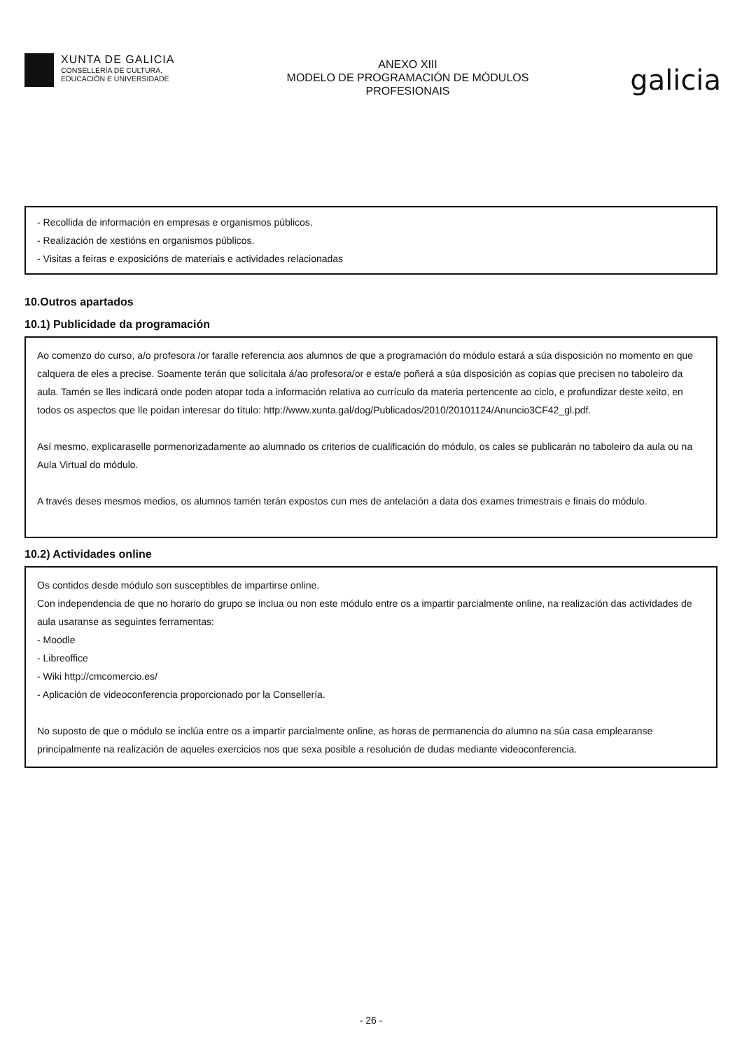XUNTA DE GALICIA
CONSELLERÍA DE CULTURA,
EDUCACIÓN E UNIVERSIDADE
ANEXO XIII
MODELO DE PROGRAMACIÓN DE MÓDULOS
PROFESIONAIS
galicia
- Recollida de información en empresas e organismos públicos.
- Realización de xestións en organismos públicos.
- Visitas a feiras e exposicións de materiais e actividades relacionadas
10.Outros apartados
10.1) Publicidade da programación
Ao comenzo do curso, a/o profesora /or faralle referencia aos alumnos de que a programación do módulo estará a súa disposición no momento en que calquera de eles a precise. Soamente terán que solicitala á/ao profesora/or e esta/e poñerá a súa disposición as copias que precisen no taboleiro da aula. Tamén se lles indicará onde poden atopar toda a información relativa ao currículo da materia pertencente ao ciclo, e profundizar deste xeito, en todos os aspectos que lle poidan interesar do título: http://www.xunta.gal/dog/Publicados/2010/20101124/Anuncio3CF42_gl.pdf.
Así mesmo, explicaraselle pormenorizadamente ao alumnado os criterios de cualificación do módulo, os cales se publicarán no taboleiro da aula ou na Aula Virtual do módulo.
A través deses mesmos medios, os alumnos tamén terán expostos cun mes de antelación a data dos exames trimestrais e finais do módulo.
10.2) Actividades online
Os contidos desde módulo son susceptibles de impartirse online.
Con independencia de que no horario do grupo se inclua ou non este módulo entre os a impartir parcialmente online, na realización das actividades de aula usaranse as seguintes ferramentas:
- Moodle
- Libreoffice
- Wiki http://cmcomercio.es/
- Aplicación de videoconferencia proporcionado por la Consellería.
No suposto de que o módulo se inclúa entre os a impartir parcialmente online, as horas de permanencia do alumno na súa casa emplearanse principalmente na realización de aqueles exercicios nos que sexa posible a resolución de dudas mediante videoconferencia.
- 26 -